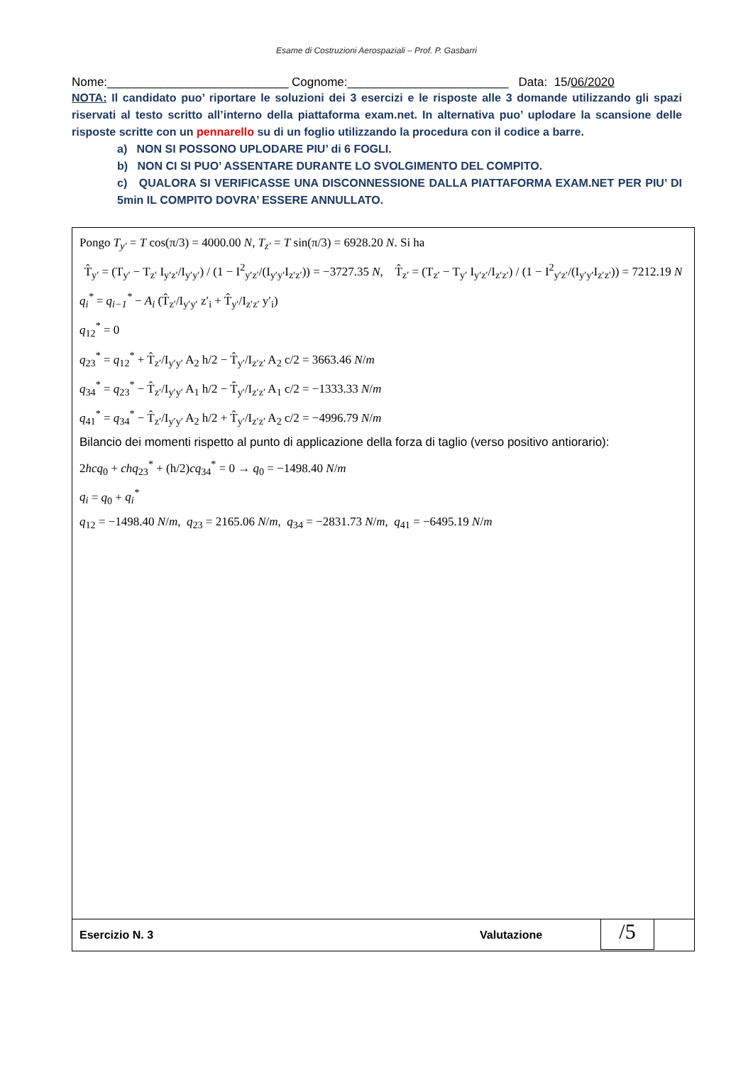Esame di Costruzioni Aerospaziali – Prof. P. Gasbarri
Nome:___________________________ Cognome:________________________ Data: 15/06/2020
NOTA: Il candidato puo’ riportare le soluzioni dei 3 esercizi e le risposte alle 3 domande utilizzando gli spazi riservati al testo scritto all’interno della piattaforma exam.net. In alternativa puo’ uplodare la scansione delle risposte scritte con un pennarello su di un foglio utilizzando la procedura con il codice a barre.
a) NON SI POSSONO UPLODARE PIU’ di 6 FOGLI.
b) NON CI SI PUO’ ASSENTARE DURANTE LO SVOLGIMENTO DEL COMPITO.
c) QUALORA SI VERIFICASSE UNA DISCONNESSIONE DALLA PIATTAFORMA EXAM.NET PER PIU’ DI 5min IL COMPITO DOVRA’ ESSERE ANNULLATO.
Pongo T<sub>y′</sub> = T cos(π/3) = 4000.00 N, T<sub>z′</sub> = T sin(π/3) = 6928.20 N. Si ha
T̂<sub>y′</sub> = (T<sub>y′</sub> − T<sub>z′</sub> I<sub>y′z′</sub>/I<sub>y′y′</sub>) / (1 − I<sup>2</sup><sub>y′z′</sub>/(I<sub>y′y′</sub>I<sub>z′z′</sub>)) = −3727.35 N, T̂<sub>z′</sub> = (T<sub>z′</sub> − T<sub>y′</sub> I<sub>y′z′</sub>/I<sub>z′z′</sub>) / (1 − I<sup>2</sup><sub>y′z′</sub>/(I<sub>y′y′</sub>I<sub>z′z′</sub>)) = 7212.19 N
q<sub>i</sub><sup>*</sup> = q<sub>i−1</sub><sup>*</sup> − A<sub>i</sub> (T̂<sub>z′</sub>/I<sub>y′y′</sub> z′<sub>i</sub> + T̂<sub>y′</sub>/I<sub>z′z′</sub> y′<sub>i</sub>)
q<sub>12</sub><sup>*</sup> = 0
q<sub>23</sub><sup>*</sup> = q<sub>12</sub><sup>*</sup> + T̂<sub>z′</sub>/I<sub>y′y′</sub> A<sub>2</sub> h/2 − T̂<sub>y′</sub>/I<sub>z′z′</sub> A<sub>2</sub> c/2 = 3663.46 N/m
q<sub>34</sub><sup>*</sup> = q<sub>23</sub><sup>*</sup> − T̂<sub>z′</sub>/I<sub>y′y′</sub> A<sub>1</sub> h/2 − T̂<sub>y′</sub>/I<sub>z′z′</sub> A<sub>1</sub> c/2 = −1333.33 N/m
q<sub>41</sub><sup>*</sup> = q<sub>34</sub><sup>*</sup> − T̂<sub>z′</sub>/I<sub>y′y′</sub> A<sub>2</sub> h/2 + T̂<sub>y′</sub>/I<sub>z′z′</sub> A<sub>2</sub> c/2 = −4996.79 N/m
Bilancio dei momenti rispetto al punto di applicazione della forza di taglio (verso positivo antiorario):
2hcq<sub>0</sub> + chq<sub>23</sub><sup>*</sup> + (h/2)cq<sub>34</sub><sup>*</sup> = 0 → q<sub>0</sub> = −1498.40 N/m
q<sub>i</sub> = q<sub>0</sub> + q<sub>i</sub><sup>*</sup>
q<sub>12</sub> = −1498.40 N/m, q<sub>23</sub> = 2165.06 N/m, q<sub>34</sub> = −2831.73 N/m, q<sub>41</sub> = −6495.19 N/m
Esercizio N. 3 Valutazione
/5